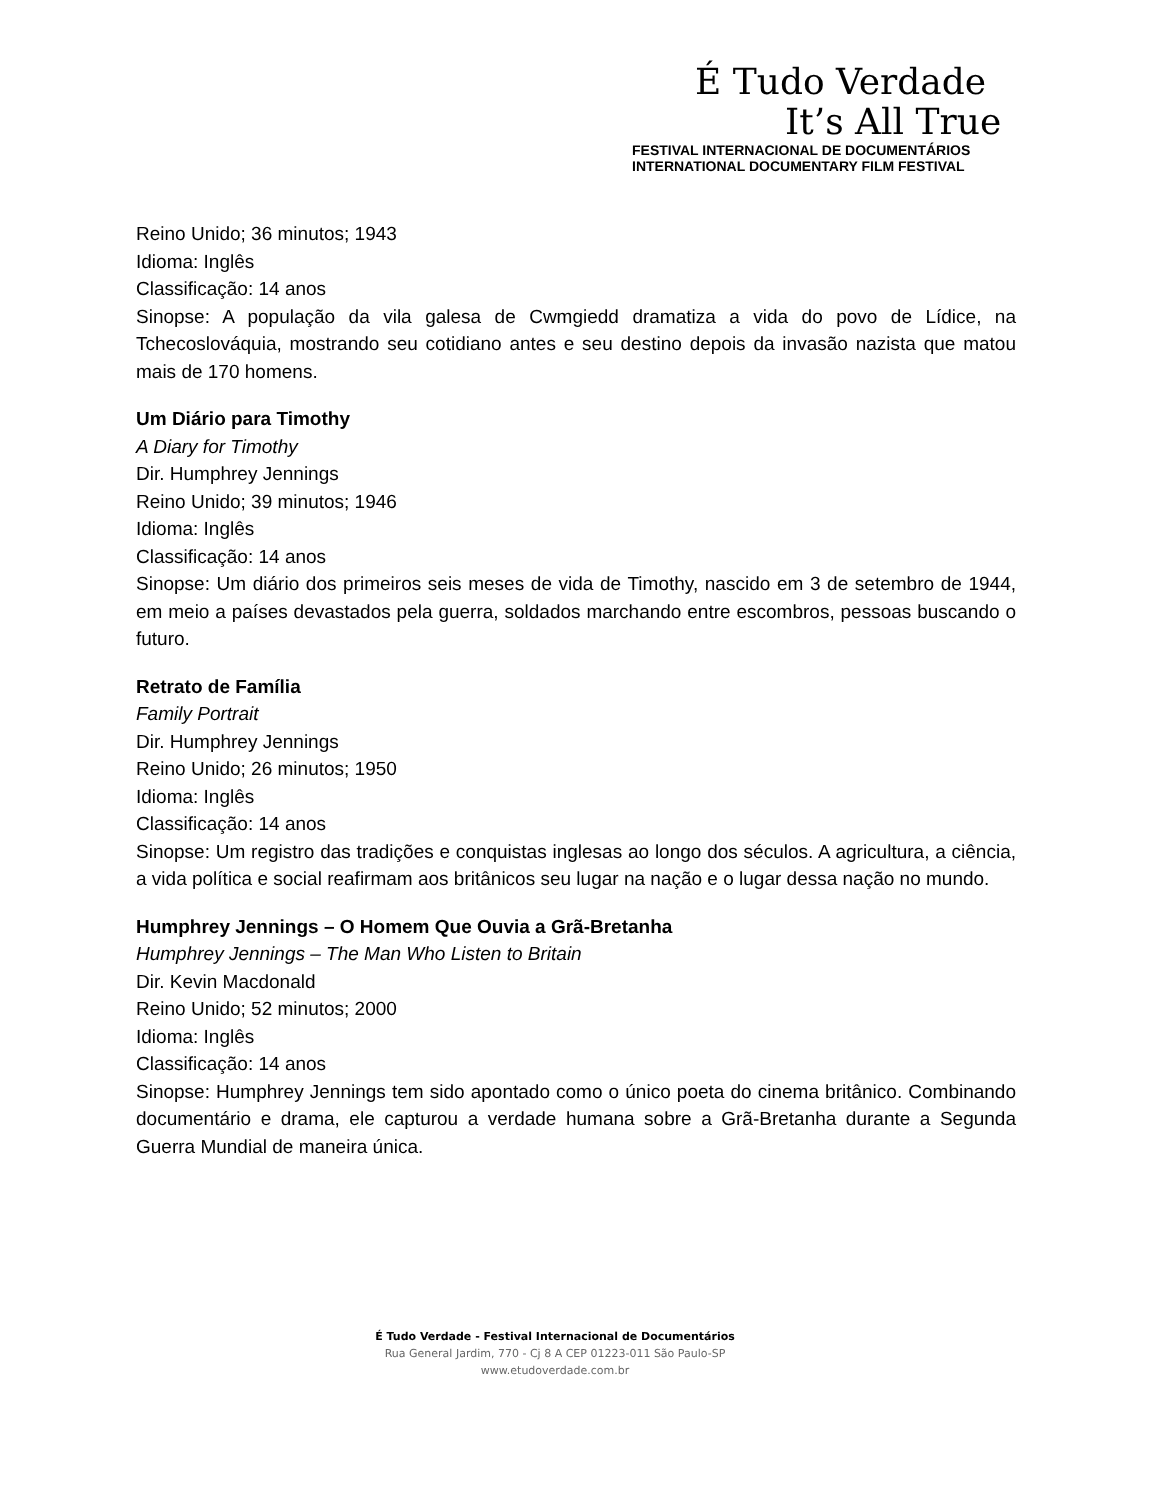É Tudo Verdade
It’s All True
FESTIVAL INTERNACIONAL DE DOCUMENTÁRIOS
INTERNATIONAL DOCUMENTARY FILM FESTIVAL
Reino Unido; 36 minutos; 1943
Idioma: Inglês
Classificação: 14 anos
Sinopse: A população da vila galesa de Cwmgiedd dramatiza a vida do povo de Lídice, na Tchecoslováquia, mostrando seu cotidiano antes e seu destino depois da invasão nazista que matou mais de 170 homens.
Um Diário para Timothy
A Diary for Timothy
Dir. Humphrey Jennings
Reino Unido; 39 minutos; 1946
Idioma: Inglês
Classificação: 14 anos
Sinopse: Um diário dos primeiros seis meses de vida de Timothy, nascido em 3 de setembro de 1944, em meio a países devastados pela guerra, soldados marchando entre escombros, pessoas buscando o futuro.
Retrato de Família
Family Portrait
Dir. Humphrey Jennings
Reino Unido; 26 minutos; 1950
Idioma: Inglês
Classificação: 14 anos
Sinopse: Um registro das tradições e conquistas inglesas ao longo dos séculos. A agricultura, a ciência, a vida política e social reafirmam aos britânicos seu lugar na nação e o lugar dessa nação no mundo.
Humphrey Jennings – O Homem Que Ouvia a Grã-Bretanha
Humphrey Jennings – The Man Who Listen to Britain
Dir. Kevin Macdonald
Reino Unido; 52 minutos; 2000
Idioma: Inglês
Classificação: 14 anos
Sinopse: Humphrey Jennings tem sido apontado como o único poeta do cinema britânico. Combinando documentário e drama, ele capturou a verdade humana sobre a Grã-Bretanha durante a Segunda Guerra Mundial de maneira única.
É Tudo Verdade - Festival Internacional de Documentários
Rua General Jardim, 770 - Cj 8 A CEP 01223-011 São Paulo-SP
www.etudoverdade.com.br